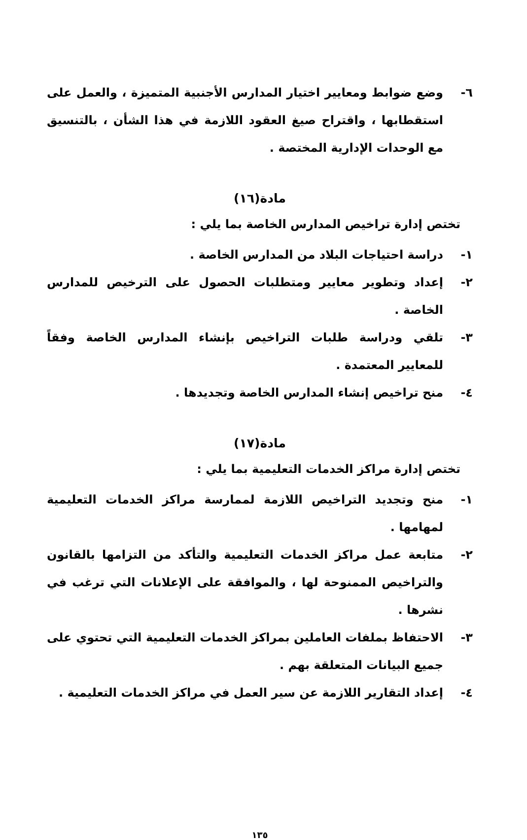٦- وضع ضوابط ومعايير اختيار المدارس الأجنبية المتميزة ، والعمل على استقطابها ، واقتراح صيغ العقود اللازمة في هذا الشأن ، بالتنسيق مع الوحدات الإدارية المختصة .
مادة(١٦)
تختص إدارة تراخيص المدارس الخاصة بما يلي :
١- دراسة احتياجات البلاد من المدارس الخاصة .
٢- إعداد وتطوير معايير ومتطلبات الحصول على الترخيص للمدارس الخاصة .
٣- تلقي ودراسة طلبات التراخيص بإنشاء المدارس الخاصة وفقاً للمعايير المعتمدة .
٤- منح تراخيص إنشاء المدارس الخاصة وتجديدها .
مادة(١٧)
تختص إدارة مراكز الخدمات التعليمية بما يلي :
١- منح وتجديد التراخيص اللازمة لممارسة مراكز الخدمات التعليمية لمهامها .
٢- متابعة عمل مراكز الخدمات التعليمية والتأكد من التزامها بالقانون والتراخيص الممنوحة لها ، والموافقة على الإعلانات التي ترغب في نشرها .
٣- الاحتفاظ بملفات العاملين بمراكز الخدمات التعليمية التي تحتوي على جميع البيانات المتعلقة بهم .
٤- إعداد التقارير اللازمة عن سير العمل في مراكز الخدمات التعليمية .
١٣٥